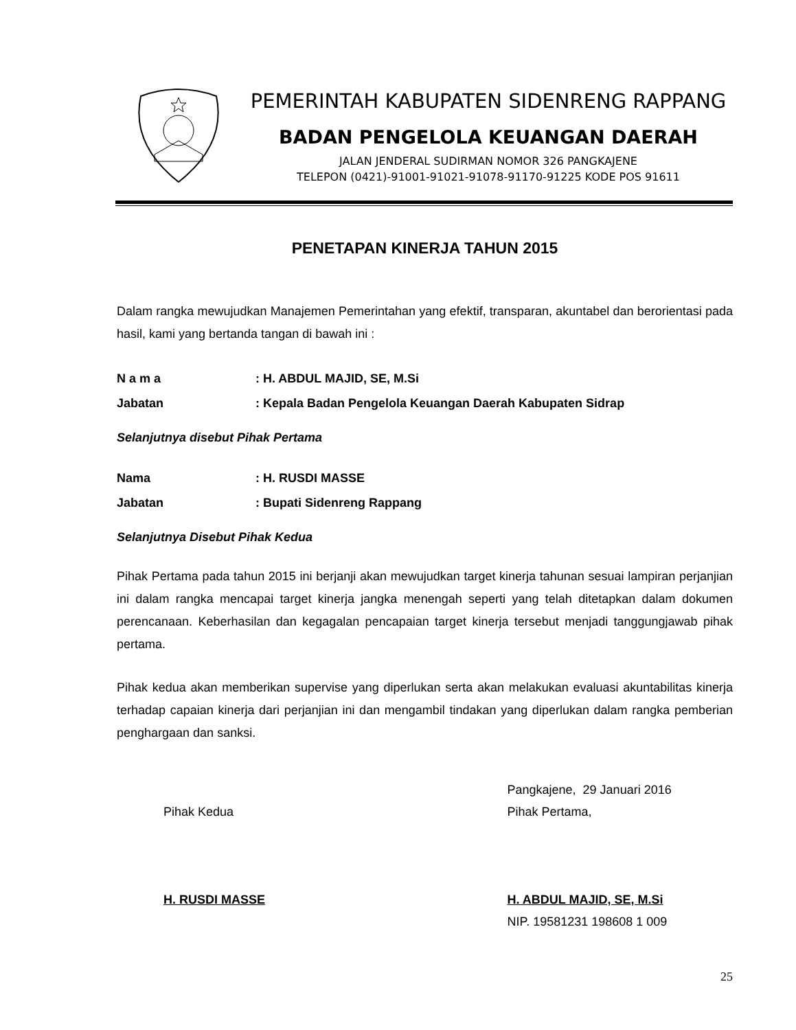PEMERINTAH KABUPATEN SIDENRENG RAPPANG
BADAN PENGELOLA KEUANGAN DAERAH
JALAN JENDERAL SUDIRMAN NOMOR 326 PANGKAJENE
TELEPON (0421)-91001-91021-91078-91170-91225 KODE POS 91611
PENETAPAN KINERJA TAHUN 2015
Dalam rangka mewujudkan Manajemen Pemerintahan yang efektif, transparan, akuntabel dan berorientasi pada hasil, kami yang bertanda tangan di bawah ini :
N a m a: H. ABDUL MAJID, SE, M.Si
Jabatan: Kepala Badan Pengelola Keuangan Daerah Kabupaten Sidrap
Selanjutnya disebut Pihak Pertama
Nama: H. RUSDI MASSE
Jabatan: Bupati Sidenreng Rappang
Selanjutnya Disebut Pihak Kedua
Pihak Pertama pada tahun 2015 ini berjanji akan mewujudkan target kinerja tahunan sesuai lampiran perjanjian ini dalam rangka mencapai target kinerja jangka menengah seperti yang telah ditetapkan dalam dokumen perencanaan. Keberhasilan dan kegagalan pencapaian target kinerja tersebut menjadi tanggungjawab pihak pertama.
Pihak kedua akan memberikan supervise yang diperlukan serta akan melakukan evaluasi akuntabilitas kinerja terhadap capaian kinerja dari perjanjian ini dan mengambil tindakan yang diperlukan dalam rangka pemberian penghargaan dan sanksi.
Pihak Kedua
H. RUSDI MASSE
Pangkajene, 29 Januari 2016
Pihak Pertama,
H. ABDUL MAJID, SE, M.Si
NIP. 19581231 198608 1 009
25